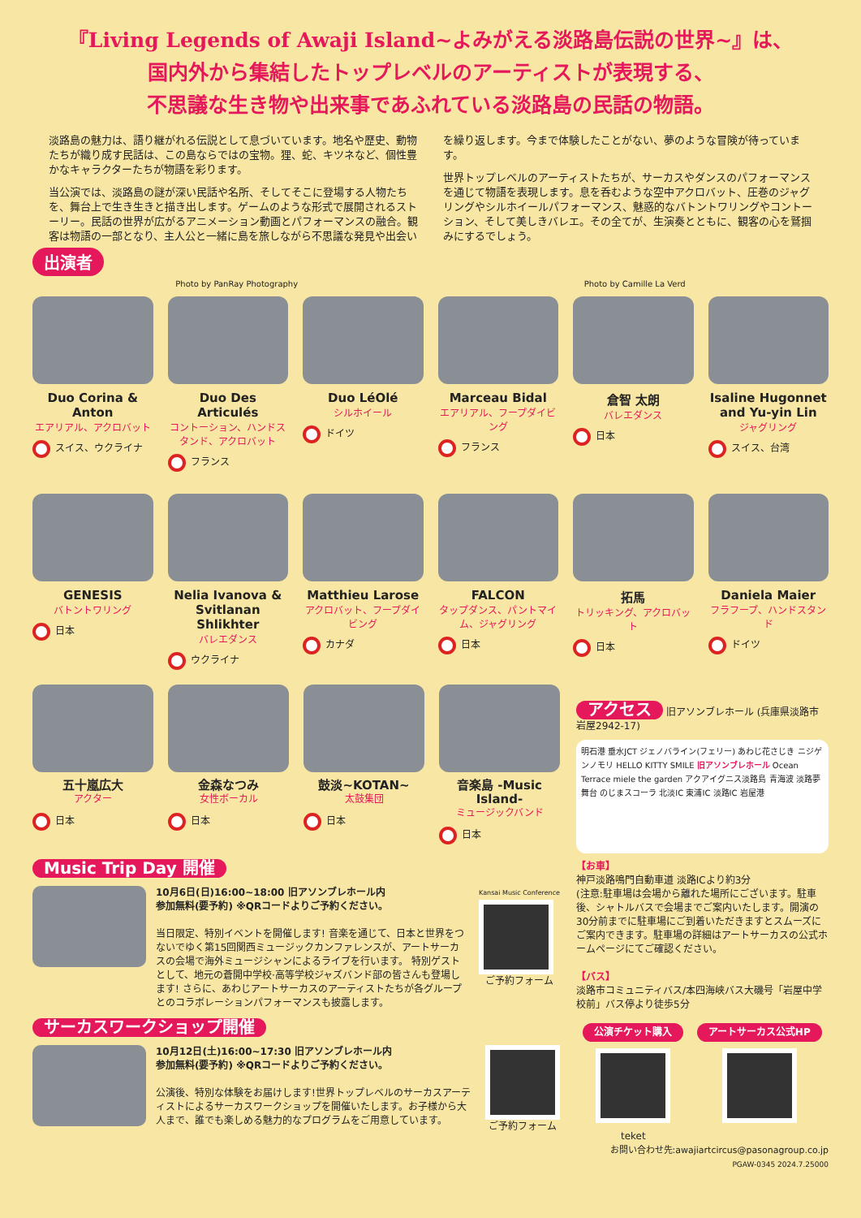『Living Legends of Awaji Island~よみがえる淡路島伝説の世界~』は、
国内外から集結したトップレベルのアーティストが表現する、
不思議な生き物や出来事であふれている淡路島の民話の物語。
淡路島の魅力は、語り継がれる伝説として息づいています。地名や歴史、動物たちが織り成す民話は、この島ならではの宝物。狸、蛇、キツネなど、個性豊かなキャラクターたちが物語を彩ります。
当公演では、淡路島の謎が深い民話や名所、そしてそこに登場する人物たちを、舞台上で生き生きと描き出します。ゲームのような形式で展開されるストーリー。民話の世界が広がるアニメーション動画とパフォーマンスの融合。観客は物語の一部となり、主人公と一緒に島を旅しながら不思議な発見や出会いを繰り返します。今まで体験したことがない、夢のような冒険が待っています。
世界トップレベルのアーティストたちが、サーカスやダンスのパフォーマンスを通じて物語を表現します。息を呑むような空中アクロバット、圧巻のジャグリングやシルホイールパフォーマンス、魅惑的なバトントワリングやコントーション、そして美しきバレエ。その全てが、生演奏とともに、観客の心を鷲掴みにするでしょう。
出演者
Photo by PanRay Photography Photo by Camille La Verd
Duo Corina & Anton
エアリアル、アクロバット
スイス、ウクライナ
Duo Des Articulés
コントーション、ハンドスタンド、アクロバット
フランス
Duo LéOlé
シルホイール
ドイツ
Marceau Bidal
エアリアル、フープダイビング
フランス
倉智 太朗
バレエダンス
日本
Isaline Hugonnet and Yu-yin Lin
ジャグリング
スイス、台湾
GENESIS
バトントワリング
日本
Nelia Ivanova & Svitlanan Shlikhter
バレエダンス
ウクライナ
Matthieu Larose
アクロバット、フープダイビング
カナダ
FALCON
タップダンス、パントマイム、ジャグリング
日本
拓馬
トリッキング、アクロバット
日本
Daniela Maier
フラフープ、ハンドスタンド
ドイツ
五十嵐広大
アクター
日本
金森なつみ
女性ボーカル
日本
鼓淡~KOTAN~
太鼓集団
日本
音楽島 -Music Island-
ミュージックバンド
日本
Music Trip Day 開催
10月6日(日)16:00~18:00 旧アソンブレホール内
参加無料(要予約) ※QRコードよりご予約ください。
当日限定、特別イベントを開催します! 音楽を通じて、日本と世界をつないでゆく第15回関西ミュージックカンファレンスが、アートサーカスの会場で海外ミュージシャンによるライブを行います。 特別ゲストとして、地元の蒼開中学校·高等学校ジャズバンド部の皆さんも登場します! さらに、あわじアートサーカスのアーティストたちが各グループとのコラボレーションパフォーマンスも披露します。
Kansai Music Conference
ご予約フォーム
サーカスワークショップ開催
10月12日(土)16:00~17:30 旧アソンブレホール内
参加無料(要予約) ※QRコードよりご予約ください。
公演後、特別な体験をお届けします!世界トップレベルのサーカスアーティストによるサーカスワークショップを開催いたします。お子様から大人まで、誰でも楽しめる魅力的なプログラムをご用意しています。
ご予約フォーム
アクセス 旧アソンブレホール (兵庫県淡路市岩屋2942-17)
明石港 垂水JCT ジェノバライン(フェリー) あわじ花さじき ニジゲンノモリ HELLO KITTY SMILE 旧アソンブレホール Ocean Terrace miele the garden アクアイグニス淡路島 青海波 淡路夢舞台 のじまスコーラ 北淡IC 東浦IC 淡路IC 岩屋港
【お車】
神戸淡路鳴門自動車道 淡路ICより約3分
(注意:駐車場は会場から離れた場所にございます。駐車後、シャトルバスで会場までご案内いたします。開演の30分前までに駐車場にご到着いただきますとスムーズにご案内できます。駐車場の詳細はアートサーカスの公式ホームページにてご確認ください。
【バス】
淡路市コミュニティバス/本四海峡バス大磯号「岩屋中学校前」バス停より徒歩5分
公演チケット購入
teket
アートサーカス公式HP
お問い合わせ先:awajiartcircus@pasonagroup.co.jp
PGAW-0345 2024.7.25000